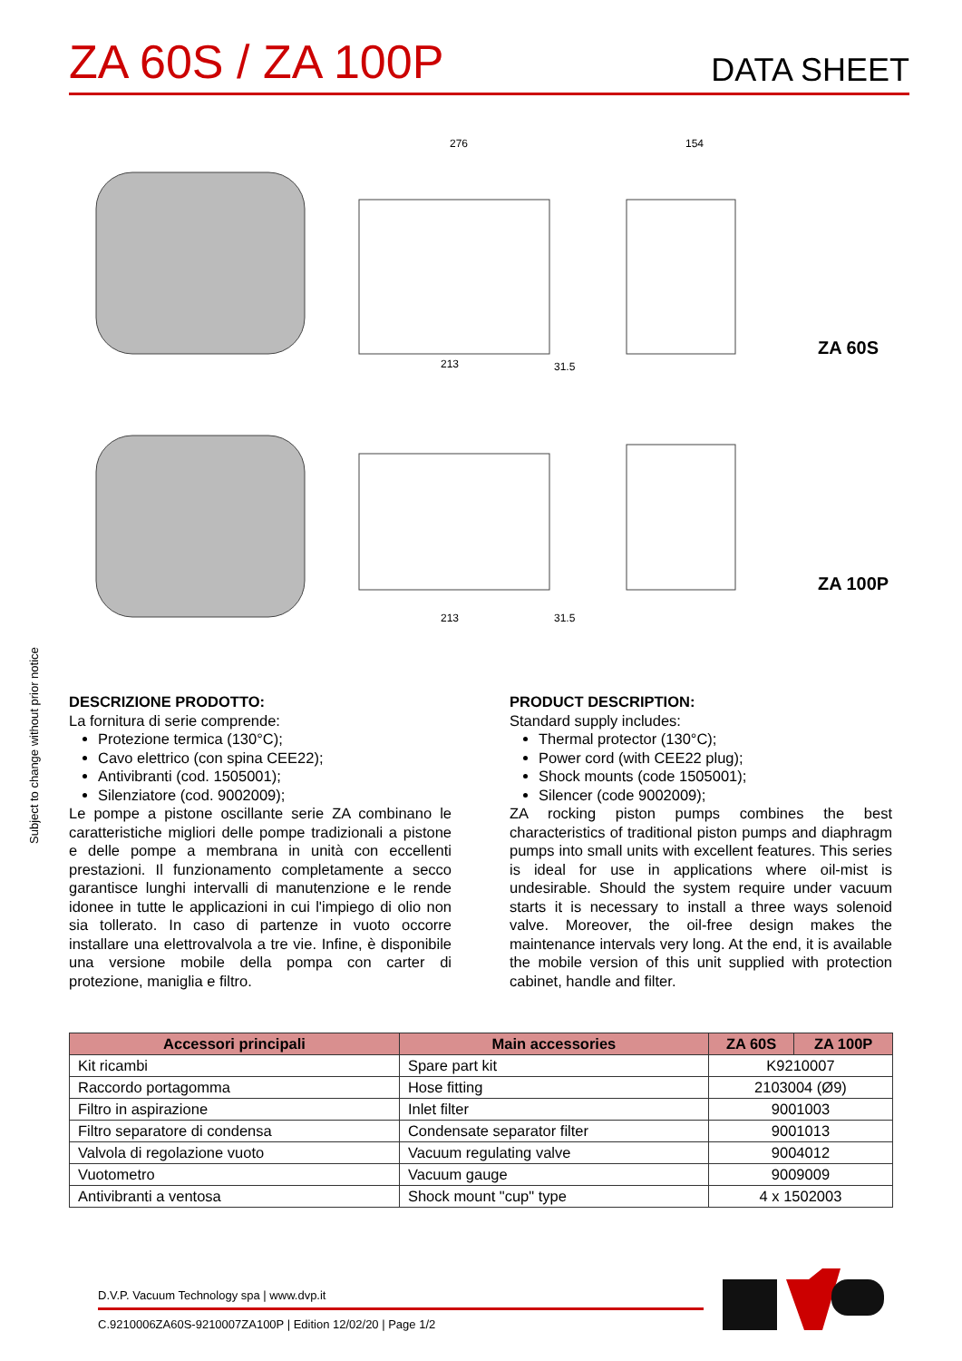ZA 60S / ZA 100P
DATA SHEET
276
154
213
31.5
213
31.5
ZA 60S
ZA 100P
Subject to change without prior notice
DESCRIZIONE PRODOTTO:
La fornitura di serie comprende:
Protezione termica (130°C);
Cavo elettrico (con spina CEE22);
Antivibranti (cod. 1505001);
Silenziatore (cod. 9002009);
Le pompe a pistone oscillante serie ZA combinano le caratteristiche migliori delle pompe tradizionali a pistone e delle pompe a membrana in unità con eccellenti prestazioni. Il funzionamento completamente a secco garantisce lunghi intervalli di manutenzione e le rende idonee in tutte le applicazioni in cui l'impiego di olio non sia tollerato. In caso di partenze in vuoto occorre installare una elettrovalvola a tre vie. Infine, è disponibile una versione mobile della pompa con carter di protezione, maniglia e filtro.
PRODUCT DESCRIPTION:
Standard supply includes:
Thermal protector (130°C);
Power cord (with CEE22 plug);
Shock mounts (code 1505001);
Silencer (code 9002009);
ZA rocking piston pumps combines the best characteristics of traditional piston pumps and diaphragm pumps into small units with excellent features. This series is ideal for use in applications where oil-mist is undesirable. Should the system require under vacuum starts it is necessary to install a three ways solenoid valve. Moreover, the oil-free design makes the maintenance intervals very long. At the end, it is available the mobile version of this unit supplied with protection cabinet, handle and filter.
| Accessori principali | Main accessories | ZA 60S | ZA 100P |
| --- | --- | --- | --- |
| Kit ricambi | Spare part kit | K9210007 | |
| Raccordo portagomma | Hose fitting | 2103004 (Ø9) | |
| Filtro in aspirazione | Inlet filter | 9001003 | |
| Filtro separatore di condensa | Condensate separator filter | 9001013 | |
| Valvola di regolazione vuoto | Vacuum regulating valve | 9004012 | |
| Vuotometro | Vacuum gauge | 9009009 | |
| Antivibranti a ventosa | Shock mount "cup" type | 4 x 1502003 | |
D.V.P. Vacuum Technology spa | www.dvp.it
C.9210006ZA60S-9210007ZA100P | Edition 12/02/20 | Page 1/2